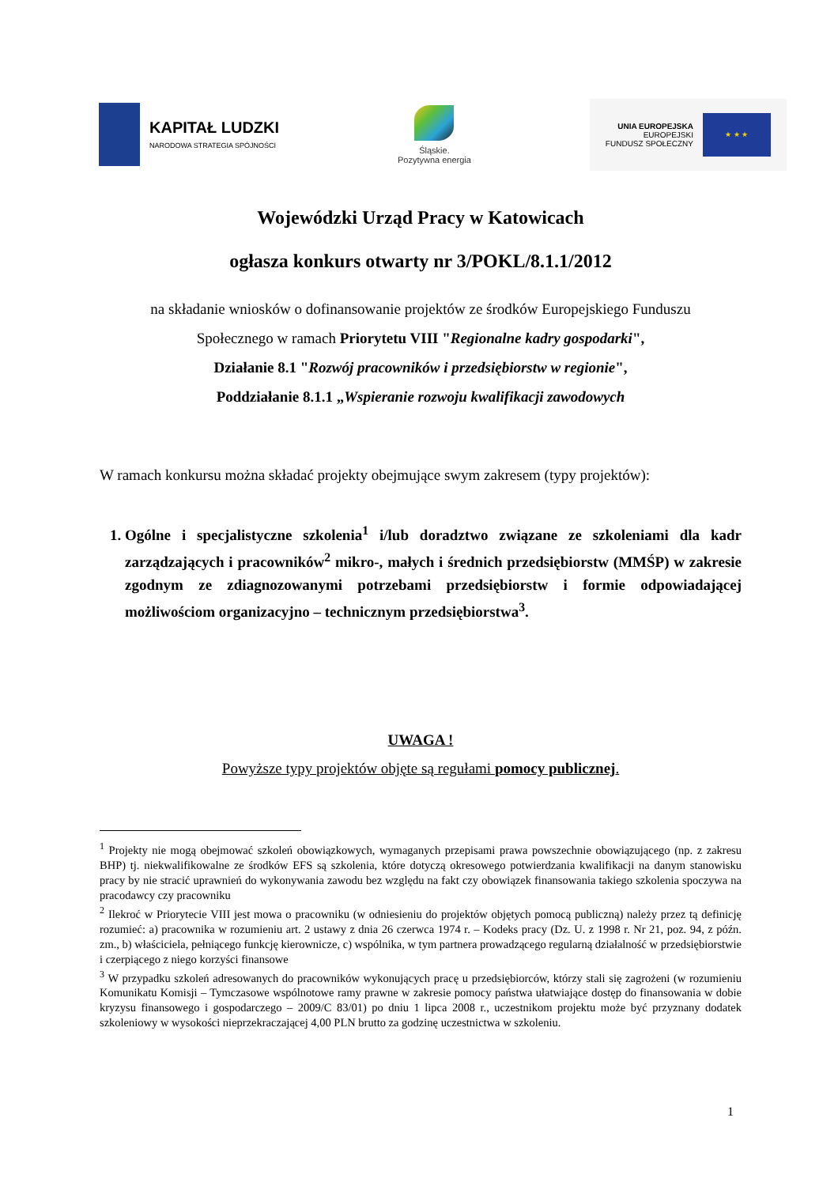KAPITAŁ LUDZKI
NARODOWA STRATEGIA SPÓJNOŚCI
Śląskie.
Pozytywna energia
UNIA EUROPEJSKA
EUROPEJSKI
FUNDUSZ SPOŁECZNY
★ ★ ★
Wojewódzki Urząd Pracy w Katowicach
ogłasza konkurs otwarty nr 3/POKL/8.1.1/2012
na składanie wniosków o dofinansowanie projektów ze środków Europejskiego Funduszu
Społecznego w ramach Priorytetu VIII "Regionalne kadry gospodarki",
Działanie 8.1 "Rozwój pracowników i przedsiębiorstw w regionie",
Poddziałanie 8.1.1 „Wspieranie rozwoju kwalifikacji zawodowych
W ramach konkursu można składać projekty obejmujące swym zakresem (typy projektów):
1. Ogólne i specjalistyczne szkolenia<sup>1</sup> i/lub doradztwo związane ze szkoleniami dla kadr zarządzających i pracowników<sup>2</sup> mikro-, małych i średnich przedsiębiorstw (MMŚP) w zakresie zgodnym ze zdiagnozowanymi potrzebami przedsiębiorstw i formie odpowiadającej możliwościom organizacyjno – technicznym przedsiębiorstwa<sup>3</sup>.
UWAGA !
Powyższe typy projektów objęte są regułami pomocy publicznej.
<sup>1</sup> Projekty nie mogą obejmować szkoleń obowiązkowych, wymaganych przepisami prawa powszechnie obowiązującego (np. z zakresu BHP) tj. niekwalifikowalne ze środków EFS są szkolenia, które dotyczą okresowego potwierdzania kwalifikacji na danym stanowisku pracy by nie stracić uprawnień do wykonywania zawodu bez względu na fakt czy obowiązek finansowania takiego szkolenia spoczywa na pracodawcy czy pracowniku
<sup>2</sup> Ilekroć w Priorytecie VIII jest mowa o pracowniku (w odniesieniu do projektów objętych pomocą publiczną) należy przez tą definicję rozumieć: a) pracownika w rozumieniu art. 2 ustawy z dnia 26 czerwca 1974 r. – Kodeks pracy (Dz. U. z 1998 r. Nr 21, poz. 94, z późn. zm., b) właściciela, pełniącego funkcję kierownicze, c) wspólnika, w tym partnera prowadzącego regularną działalność w przedsiębiorstwie i czerpiącego z niego korzyści finansowe
<sup>3</sup> W przypadku szkoleń adresowanych do pracowników wykonujących pracę u przedsiębiorców, którzy stali się zagrożeni (w rozumieniu Komunikatu Komisji – Tymczasowe wspólnotowe ramy prawne w zakresie pomocy państwa ułatwiające dostęp do finansowania w dobie kryzysu finansowego i gospodarczego – 2009/C 83/01) po dniu 1 lipca 2008 r., uczestnikom projektu może być przyznany dodatek szkoleniowy w wysokości nieprzekraczającej 4,00 PLN brutto za godzinę uczestnictwa w szkoleniu.
1